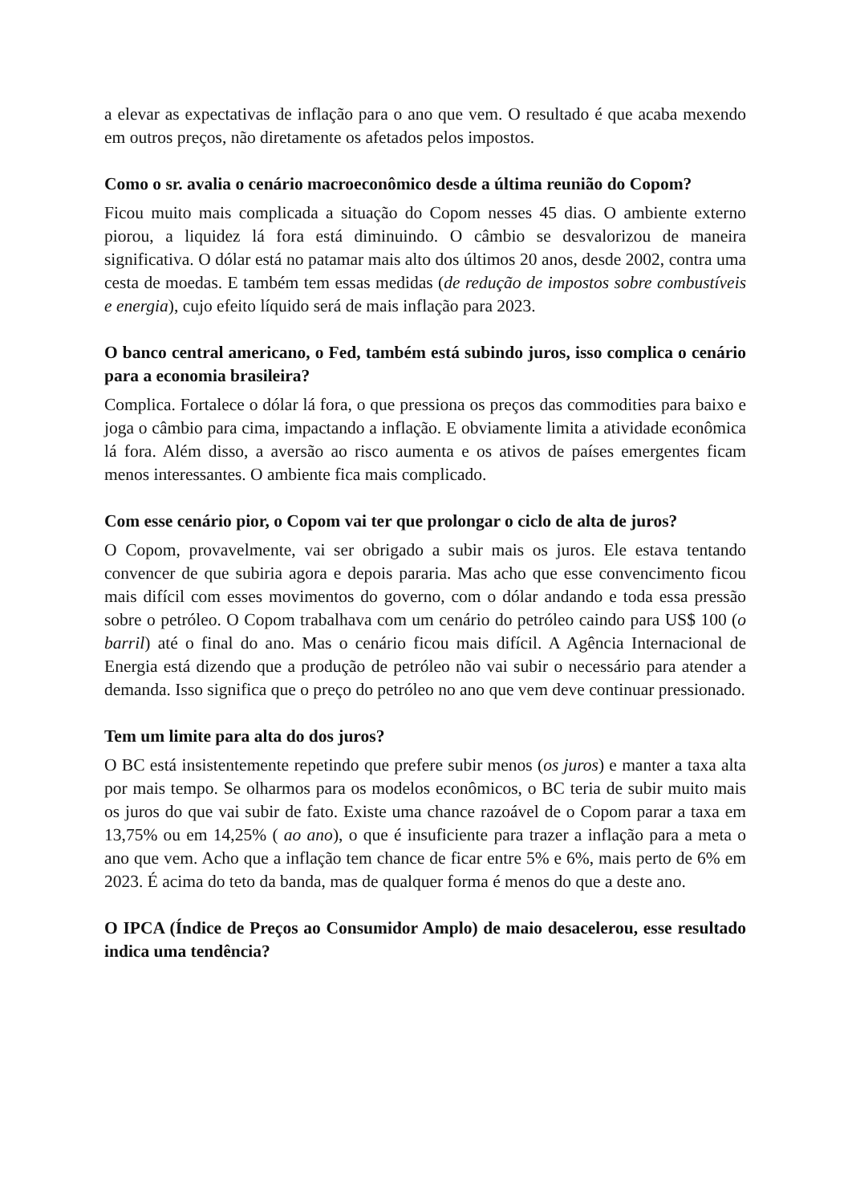a elevar as expectativas de inflação para o ano que vem. O resultado é que acaba mexendo em outros preços, não diretamente os afetados pelos impostos.
Como o sr. avalia o cenário macroeconômico desde a última reunião do Copom?
Ficou muito mais complicada a situação do Copom nesses 45 dias. O ambiente externo piorou, a liquidez lá fora está diminuindo. O câmbio se desvalorizou de maneira significativa. O dólar está no patamar mais alto dos últimos 20 anos, desde 2002, contra uma cesta de moedas. E também tem essas medidas (de redução de impostos sobre combustíveis e energia), cujo efeito líquido será de mais inflação para 2023.
O banco central americano, o Fed, também está subindo juros, isso complica o cenário para a economia brasileira?
Complica. Fortalece o dólar lá fora, o que pressiona os preços das commodities para baixo e joga o câmbio para cima, impactando a inflação. E obviamente limita a atividade econômica lá fora. Além disso, a aversão ao risco aumenta e os ativos de países emergentes ficam menos interessantes. O ambiente fica mais complicado.
Com esse cenário pior, o Copom vai ter que prolongar o ciclo de alta de juros?
O Copom, provavelmente, vai ser obrigado a subir mais os juros. Ele estava tentando convencer de que subiria agora e depois pararia. Mas acho que esse convencimento ficou mais difícil com esses movimentos do governo, com o dólar andando e toda essa pressão sobre o petróleo. O Copom trabalhava com um cenário do petróleo caindo para US$ 100 (o barril) até o final do ano. Mas o cenário ficou mais difícil. A Agência Internacional de Energia está dizendo que a produção de petróleo não vai subir o necessário para atender a demanda. Isso significa que o preço do petróleo no ano que vem deve continuar pressionado.
Tem um limite para alta do dos juros?
O BC está insistentemente repetindo que prefere subir menos (os juros) e manter a taxa alta por mais tempo. Se olharmos para os modelos econômicos, o BC teria de subir muito mais os juros do que vai subir de fato. Existe uma chance razoável de o Copom parar a taxa em 13,75% ou em 14,25% ( ao ano), o que é insuficiente para trazer a inflação para a meta o ano que vem. Acho que a inflação tem chance de ficar entre 5% e 6%, mais perto de 6% em 2023. É acima do teto da banda, mas de qualquer forma é menos do que a deste ano.
O IPCA (Índice de Preços ao Consumidor Amplo) de maio desacelerou, esse resultado indica uma tendência?